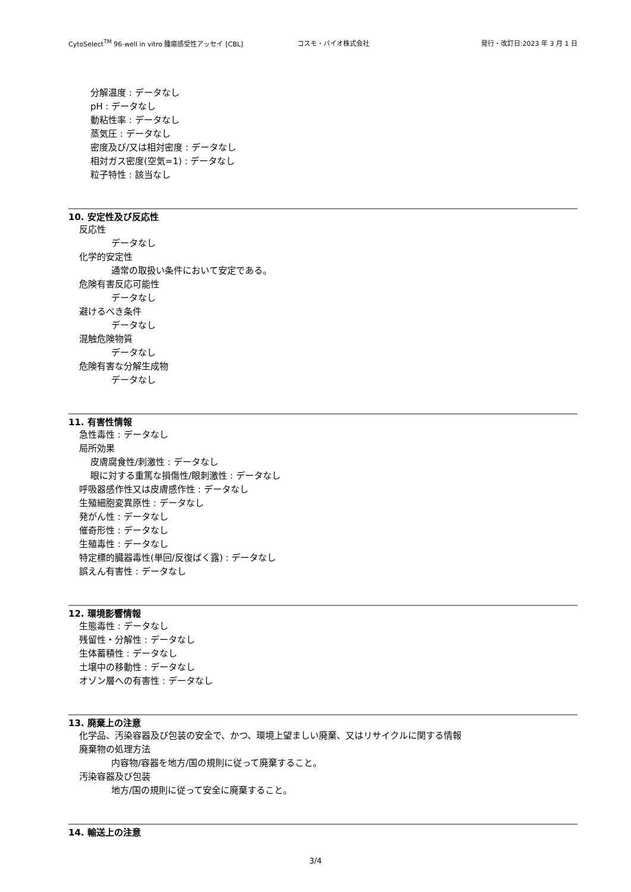CytoSelect<sup>TM</sup> 96-well in vitro 腫瘍感受性アッセイ [CBL] コスモ・バイオ株式会社 発行・改訂日:2023 年 3 月 1 日
分解温度 : データなし
pH : データなし
動粘性率 : データなし
蒸気圧 : データなし
密度及び/又は相対密度 : データなし
相対ガス密度(空気=1) : データなし
粒子特性 : 該当なし
10. 安定性及び反応性
反応性
データなし
化学的安定性
通常の取扱い条件において安定である。
危険有害反応可能性
データなし
避けるべき条件
データなし
混触危険物質
データなし
危険有害な分解生成物
データなし
11. 有害性情報
急性毒性 : データなし
局所効果
皮膚腐食性/刺激性 : データなし
眼に対する重篤な損傷性/眼刺激性 : データなし
呼吸器感作性又は皮膚感作性 : データなし
生殖細胞変異原性 : データなし
発がん性 : データなし
催奇形性 : データなし
生殖毒性 : データなし
特定標的臓器毒性(単回/反復ばく露) : データなし
誤えん有害性 : データなし
12. 環境影響情報
生態毒性 : データなし
残留性・分解性 : データなし
生体蓄積性 : データなし
土壌中の移動性 : データなし
オゾン層への有害性 : データなし
13. 廃棄上の注意
化学品、汚染容器及び包装の安全で、かつ、環境上望ましい廃棄、又はリサイクルに関する情報
廃棄物の処理方法
内容物/容器を地方/国の規則に従って廃棄すること。
汚染容器及び包装
地方/国の規則に従って安全に廃棄すること。
14. 輸送上の注意
3/4